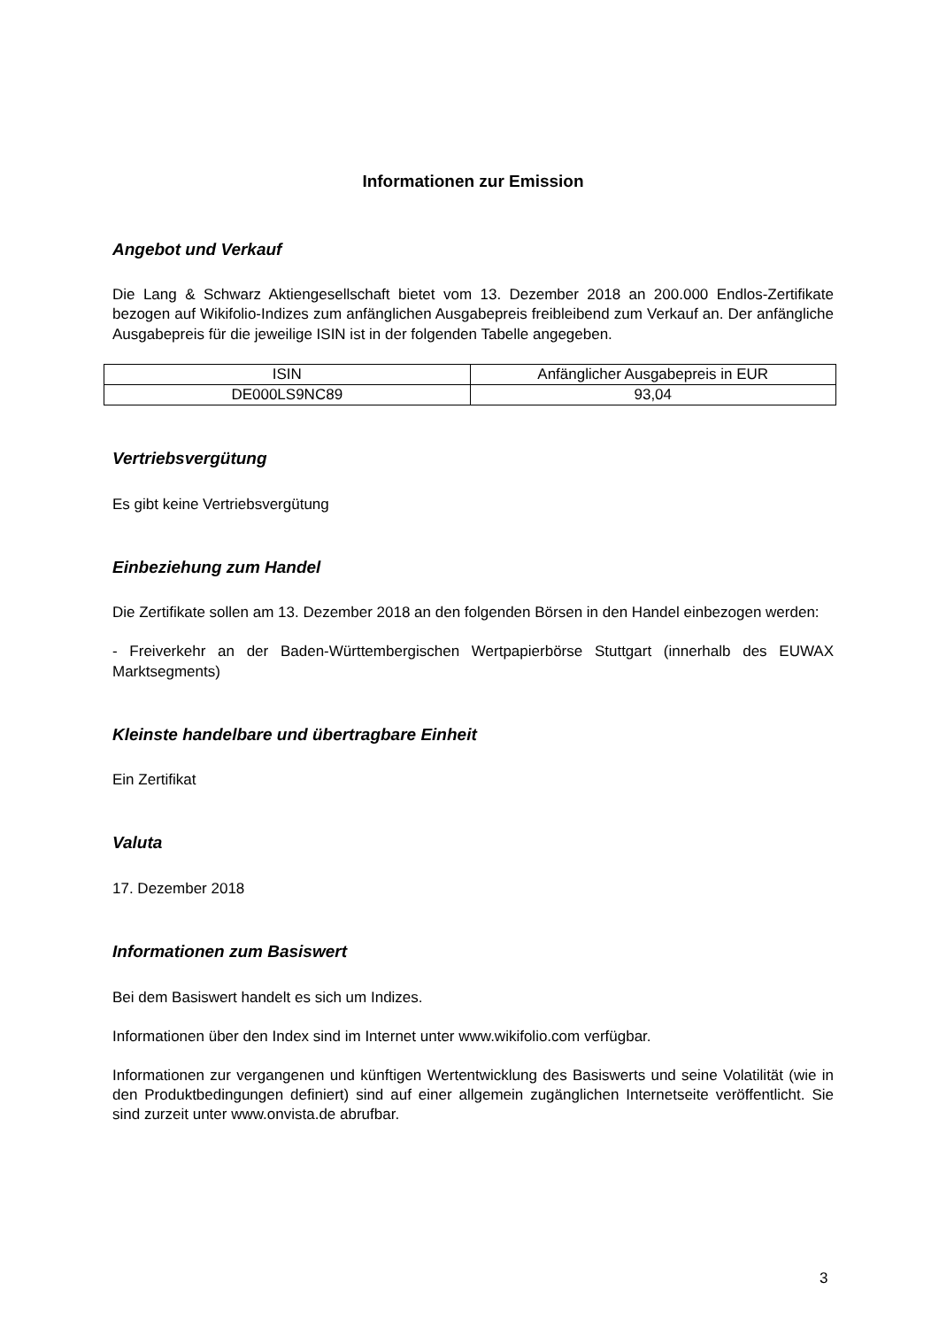Informationen zur Emission
Angebot und Verkauf
Die Lang & Schwarz Aktiengesellschaft bietet vom 13. Dezember 2018 an 200.000 Endlos-Zertifikate bezogen auf Wikifolio-Indizes zum anfänglichen Ausgabepreis freibleibend zum Verkauf an. Der anfängliche Ausgabepreis für die jeweilige ISIN ist in der folgenden Tabelle angegeben.
| ISIN | Anfänglicher Ausgabepreis in EUR |
| DE000LS9NC89 | 93,04 |
Vertriebsvergütung
Es gibt keine Vertriebsvergütung
Einbeziehung zum Handel
Die Zertifikate sollen am 13. Dezember 2018 an den folgenden Börsen in den Handel einbezogen werden:
- Freiverkehr an der Baden-Württembergischen Wertpapierbörse Stuttgart (innerhalb des EUWAX Marktsegments)
Kleinste handelbare und übertragbare Einheit
Ein Zertifikat
Valuta
17. Dezember 2018
Informationen zum Basiswert
Bei dem Basiswert handelt es sich um Indizes.
Informationen über den Index sind im Internet unter www.wikifolio.com verfügbar.
Informationen zur vergangenen und künftigen Wertentwicklung des Basiswerts und seine Volatilität (wie in den Produktbedingungen definiert) sind auf einer allgemein zugänglichen Internetseite veröffentlicht. Sie sind zurzeit unter www.onvista.de abrufbar.
3